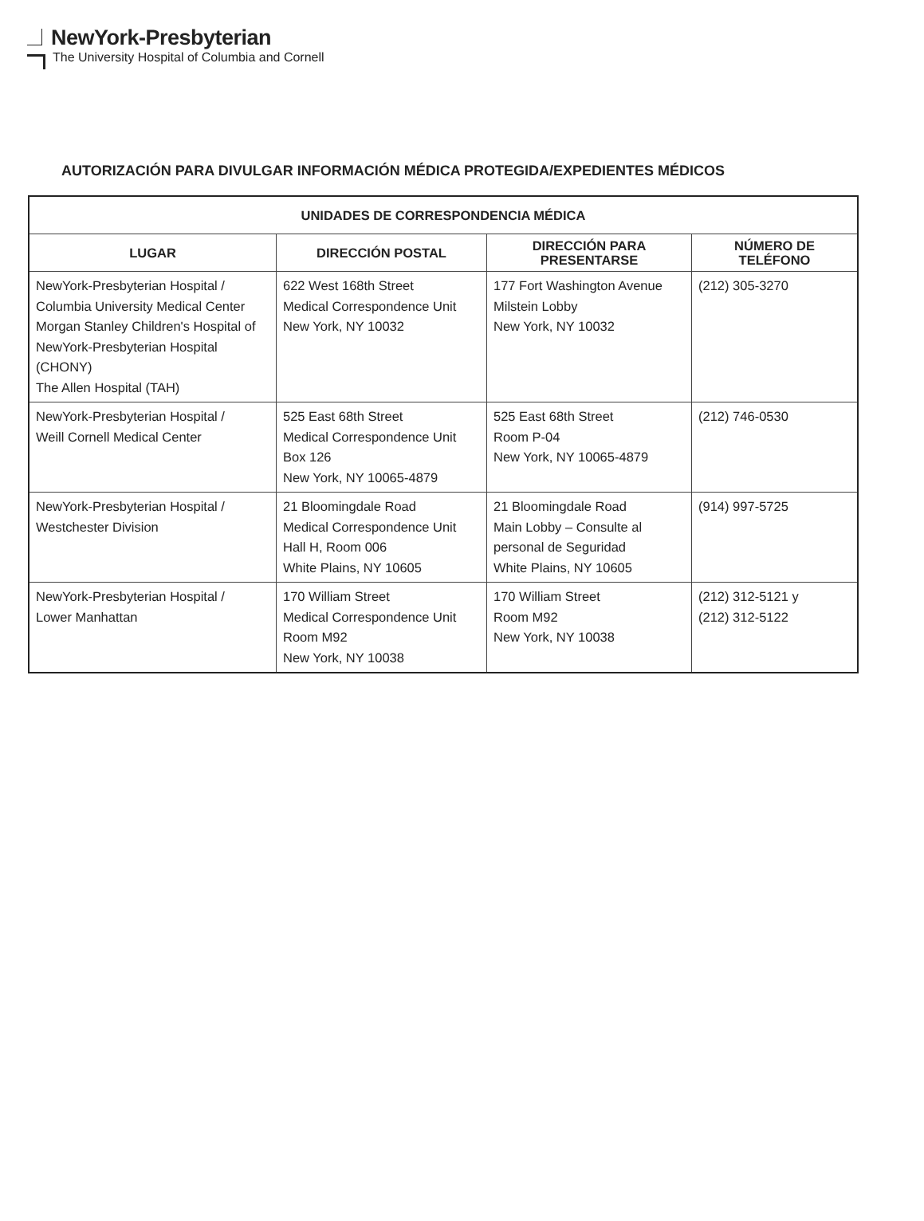NewYork-Presbyterian
The University Hospital of Columbia and Cornell
AUTORIZACIÓN PARA DIVULGAR INFORMACIÓN MÉDICA PROTEGIDA/EXPEDIENTES MÉDICOS
| UNIDADES DE CORRESPONDENCIA MÉDICA | | | |
| --- | --- | --- | --- |
| LUGAR | DIRECCIÓN POSTAL | DIRECCIÓN PARA PRESENTARSE | NÚMERO DE TELÉFONO |
| NewYork-Presbyterian Hospital / Columbia University Medical Center Morgan Stanley Children's Hospital of NewYork-Presbyterian Hospital (CHONY) The Allen Hospital (TAH) | 622 West 168th Street Medical Correspondence Unit New York, NY 10032 | 177 Fort Washington Avenue Milstein Lobby New York, NY 10032 | (212) 305-3270 |
| NewYork-Presbyterian Hospital / Weill Cornell Medical Center | 525 East 68th Street Medical Correspondence Unit Box 126 New York, NY 10065-4879 | 525 East 68th Street Room P-04 New York, NY 10065-4879 | (212) 746-0530 |
| NewYork-Presbyterian Hospital / Westchester Division | 21 Bloomingdale Road Medical Correspondence Unit Hall H, Room 006 White Plains, NY 10605 | 21 Bloomingdale Road Main Lobby – Consulte al personal de Seguridad White Plains, NY 10605 | (914) 997-5725 |
| NewYork-Presbyterian Hospital / Lower Manhattan | 170 William Street Medical Correspondence Unit Room M92 New York, NY 10038 | 170 William Street Room M92 New York, NY 10038 | (212) 312-5121 y (212) 312-5122 |